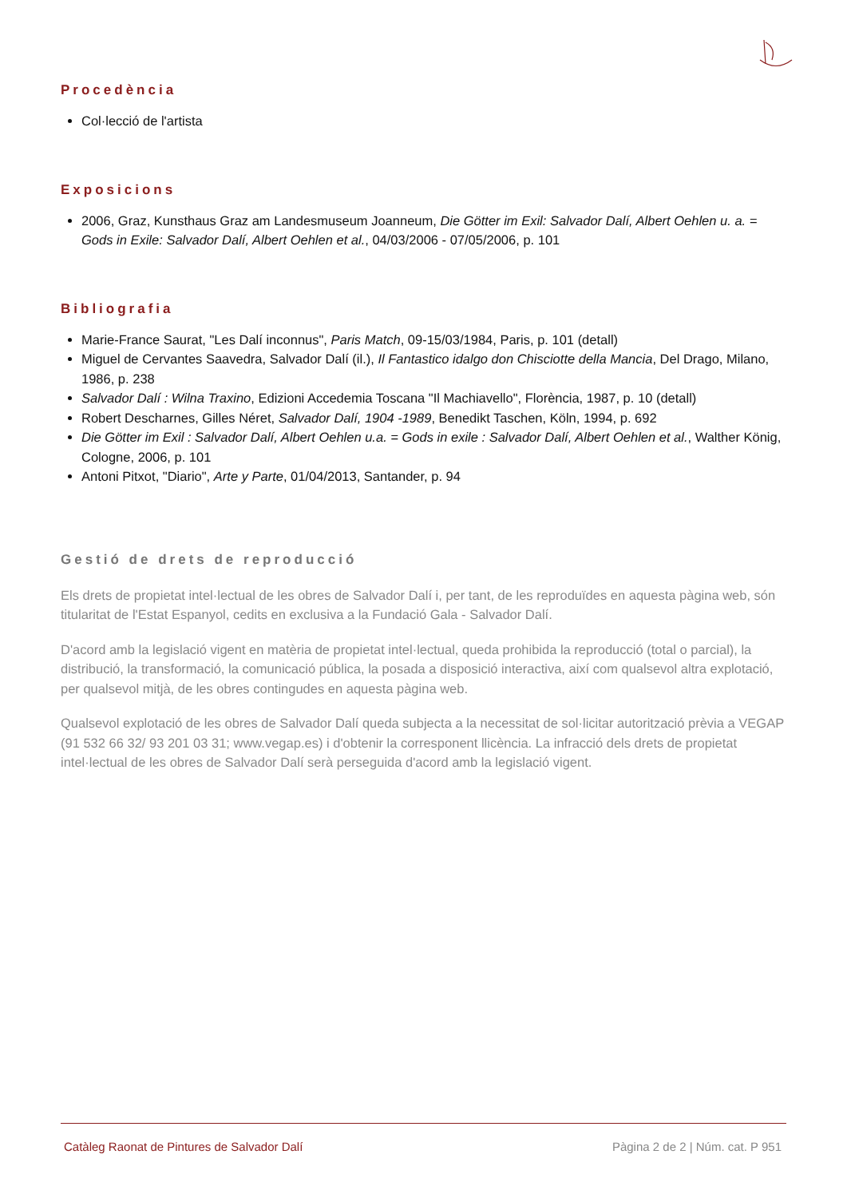Procedència
Col·lecció de l'artista
Exposicions
2006, Graz, Kunsthaus Graz am Landesmuseum Joanneum, Die Götter im Exil: Salvador Dalí, Albert Oehlen u. a. = Gods in Exile: Salvador Dalí, Albert Oehlen et al., 04/03/2006 - 07/05/2006, p. 101
Bibliografia
Marie-France Saurat, "Les Dalí inconnus", Paris Match, 09-15/03/1984, Paris, p. 101 (detall)
Miguel de Cervantes Saavedra, Salvador Dalí (il.), Il Fantastico idalgo don Chisciotte della Mancia, Del Drago, Milano, 1986, p. 238
Salvador Dalí : Wilna Traxino, Edizioni Accedemia Toscana "Il Machiavello", Florència, 1987, p. 10 (detall)
Robert Descharnes, Gilles Néret, Salvador Dalí, 1904 -1989, Benedikt Taschen, Köln, 1994, p. 692
Die Götter im Exil : Salvador Dalí, Albert Oehlen u.a. = Gods in exile : Salvador Dalí, Albert Oehlen et al., Walther König, Cologne, 2006, p. 101
Antoni Pitxot, "Diario", Arte y Parte, 01/04/2013, Santander, p. 94
Gestió de drets de reproducció
Els drets de propietat intel·lectual de les obres de Salvador Dalí i, per tant, de les reproduïdes en aquesta pàgina web, són titularitat de l'Estat Espanyol, cedits en exclusiva a la Fundació Gala - Salvador Dalí.
D'acord amb la legislació vigent en matèria de propietat intel·lectual, queda prohibida la reproducció (total o parcial), la distribució, la transformació, la comunicació pública, la posada a disposició interactiva, així com qualsevol altra explotació, per qualsevol mitjà, de les obres contingudes en aquesta pàgina web.
Qualsevol explotació de les obres de Salvador Dalí queda subjecta a la necessitat de sol·licitar autorització prèvia a VEGAP (91 532 66 32/ 93 201 03 31; www.vegap.es) i d'obtenir la corresponent llicència. La infracció dels drets de propietat intel·lectual de les obres de Salvador Dalí serà perseguida d'acord amb la legislació vigent.
Catàleg Raonat de Pintures de Salvador Dalí Pàgina 2 de 2 | Núm. cat. P 951